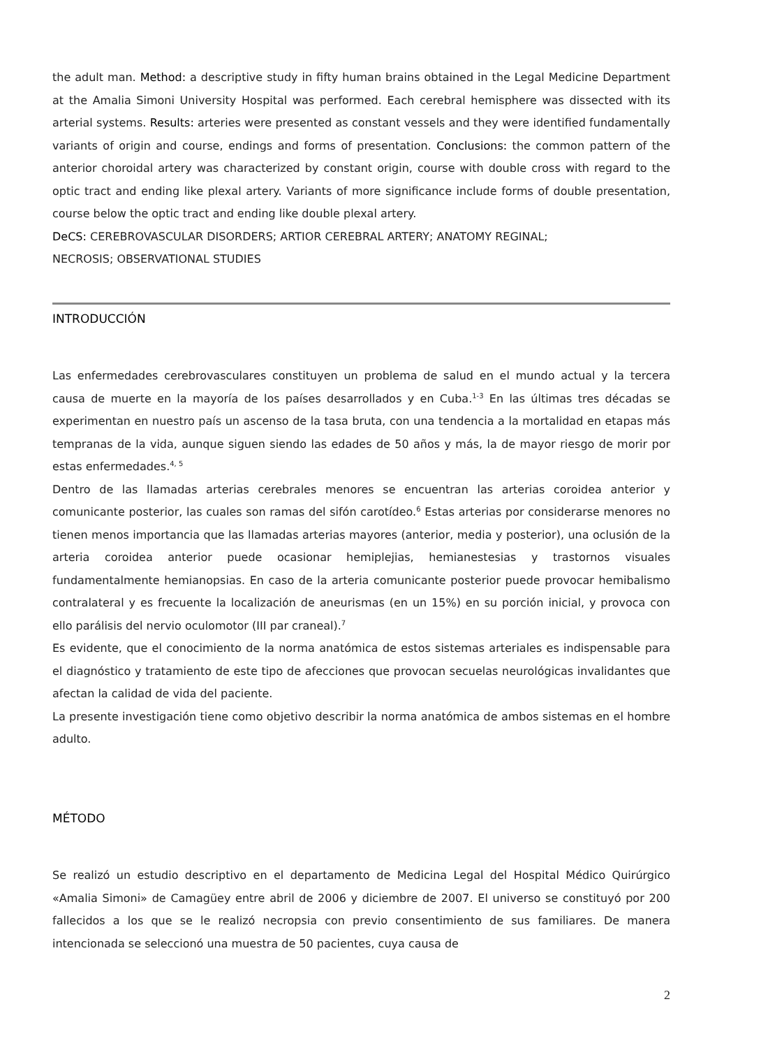the adult man. Method: a descriptive study in fifty human brains obtained in the Legal Medicine Department at the Amalia Simoni University Hospital was performed. Each cerebral hemisphere was dissected with its arterial systems. Results: arteries were presented as constant vessels and they were identified fundamentally variants of origin and course, endings and forms of presentation. Conclusions: the common pattern of the anterior choroidal artery was characterized by constant origin, course with double cross with regard to the optic tract and ending like plexal artery. Variants of more significance include forms of double presentation, course below the optic tract and ending like double plexal artery.
DeCS: CEREBROVASCULAR DISORDERS; ARTIOR CEREBRAL ARTERY; ANATOMY REGINAL;
NECROSIS; OBSERVATIONAL STUDIES
INTRODUCCIÓN
Las enfermedades cerebrovasculares constituyen un problema de salud en el mundo actual y la tercera causa de muerte en la mayoría de los países desarrollados y en Cuba.<sup>1-3</sup> En las últimas tres décadas se experimentan en nuestro país un ascenso de la tasa bruta, con una tendencia a la mortalidad en etapas más tempranas de la vida, aunque siguen siendo las edades de 50 años y más, la de mayor riesgo de morir por estas enfermedades.<sup>4, 5</sup>
Dentro de las llamadas arterias cerebrales menores se encuentran las arterias coroidea anterior y comunicante posterior, las cuales son ramas del sifón carotídeo.<sup>6</sup> Estas arterias por considerarse menores no tienen menos importancia que las llamadas arterias mayores (anterior, media y posterior), una oclusión de la arteria coroidea anterior puede ocasionar hemiplejias, hemianestesias y trastornos visuales fundamentalmente hemianopsias. En caso de la arteria comunicante posterior puede provocar hemibalismo contralateral y es frecuente la localización de aneurismas (en un 15%) en su porción inicial, y provoca con ello parálisis del nervio oculomotor (III par craneal).<sup>7</sup>
Es evidente, que el conocimiento de la norma anatómica de estos sistemas arteriales es indispensable para el diagnóstico y tratamiento de este tipo de afecciones que provocan secuelas neurológicas invalidantes que afectan la calidad de vida del paciente.
La presente investigación tiene como objetivo describir la norma anatómica de ambos sistemas en el hombre adulto.
MÉTODO
Se realizó un estudio descriptivo en el departamento de Medicina Legal del Hospital Médico Quirúrgico «Amalia Simoni» de Camagüey entre abril de 2006 y diciembre de 2007. El universo se constituyó por 200 fallecidos a los que se le realizó necropsia con previo consentimiento de sus familiares. De manera intencionada se seleccionó una muestra de 50 pacientes, cuya causa de
2